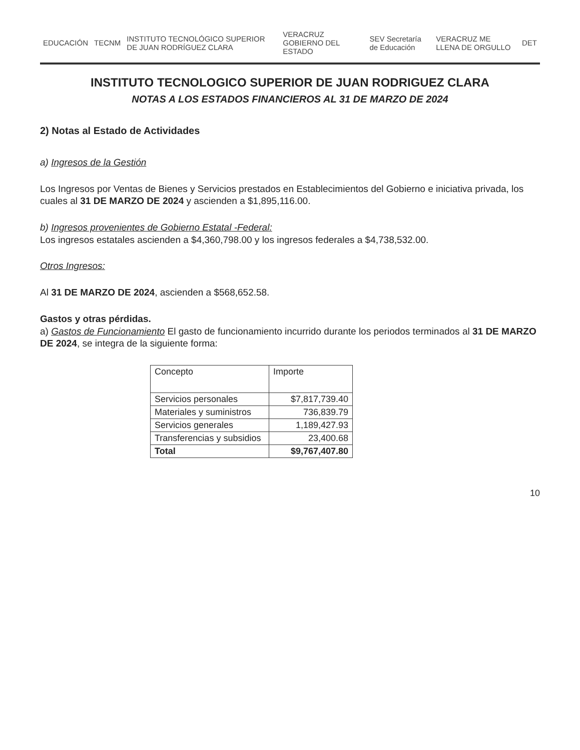EDUCACIÓN TECNM
INSTITUTO TECNOLÓGICO SUPERIOR DE JUAN RODRÍGUEZ CLARA
VERACRUZ GOBIERNO DEL ESTADO SEV Secretaría de Educación VERACRUZ ME LLENA DE ORGULLO DET
INSTITUTO TECNOLOGICO SUPERIOR DE JUAN RODRIGUEZ CLARA
NOTAS A LOS ESTADOS FINANCIEROS AL 31 DE MARZO DE 2024
2) Notas al Estado de Actividades
a) Ingresos de la Gestión
Los Ingresos por Ventas de Bienes y Servicios prestados en Establecimientos del Gobierno e iniciativa privada, los cuales al 31 DE MARZO DE 2024 y ascienden a $1,895,116.00.
b) Ingresos provenientes de Gobierno Estatal -Federal:
Los ingresos estatales ascienden a $4,360,798.00 y los ingresos federales a $4,738,532.00.
Otros Ingresos:
Al 31 DE MARZO DE 2024, ascienden a $568,652.58.
Gastos y otras pérdidas.
a) Gastos de Funcionamiento El gasto de funcionamiento incurrido durante los periodos terminados al 31 DE MARZO DE 2024, se integra de la siguiente forma:
| Concepto | Importe |
| --- | --- |
| Servicios personales | $7,817,739.40 |
| Materiales y suministros | 736,839.79 |
| Servicios generales | 1,189,427.93 |
| Transferencias y subsidios | 23,400.68 |
| Total | $9,767,407.80 |
10